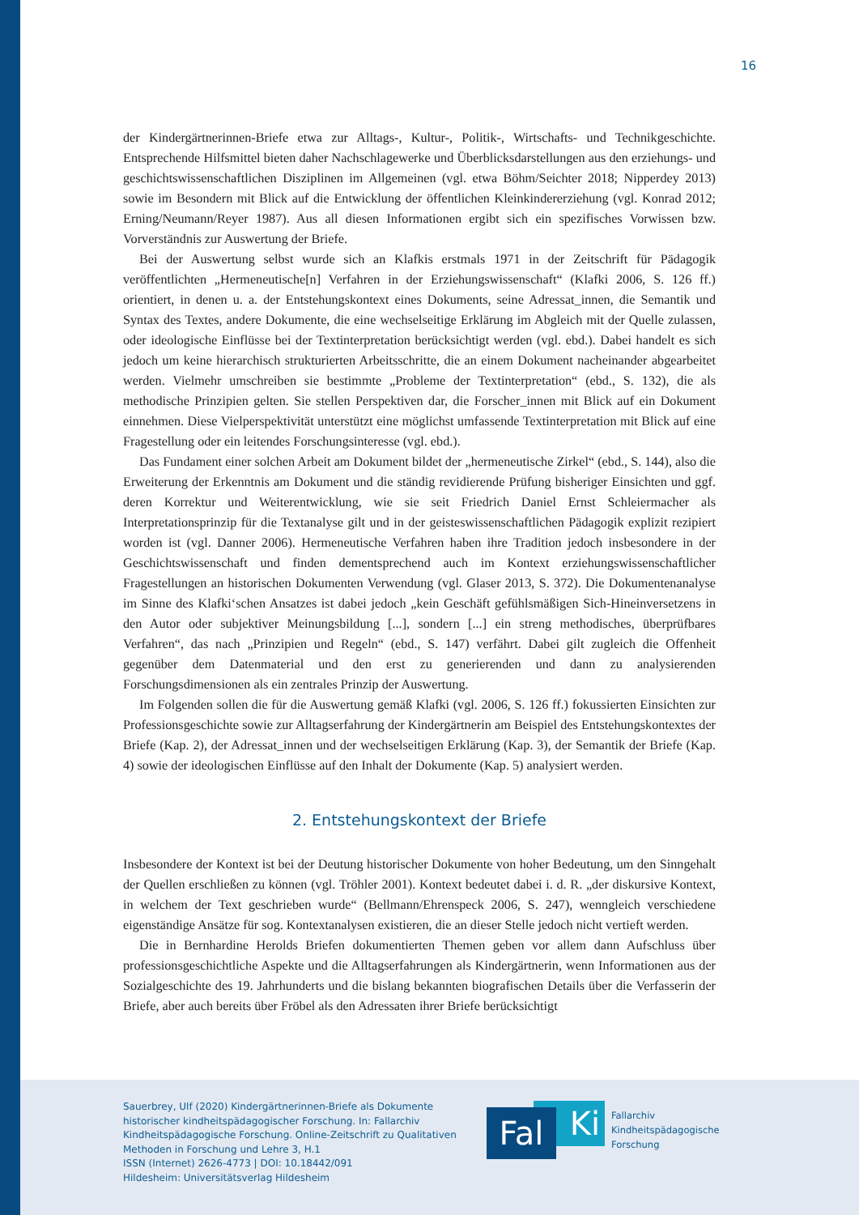16
der Kindergärtnerinnen-Briefe etwa zur Alltags-, Kultur-, Politik-, Wirtschafts- und Technikgeschichte. Entsprechende Hilfsmittel bieten daher Nachschlagewerke und Überblicksdarstellungen aus den erziehungs- und geschichtswissenschaftlichen Disziplinen im Allgemeinen (vgl. etwa Böhm/Seichter 2018; Nipperdey 2013) sowie im Besondern mit Blick auf die Entwicklung der öffentlichen Kleinkindererziehung (vgl. Konrad 2012; Erning/Neumann/Reyer 1987). Aus all diesen Informationen ergibt sich ein spezifisches Vorwissen bzw. Vorverständnis zur Auswertung der Briefe.
Bei der Auswertung selbst wurde sich an Klafkis erstmals 1971 in der Zeitschrift für Pädagogik veröffentlichten „Hermeneutische[n] Verfahren in der Erziehungswissenschaft“ (Klafki 2006, S. 126 ff.) orientiert, in denen u. a. der Entstehungskontext eines Dokuments, seine Adressat_innen, die Semantik und Syntax des Textes, andere Dokumente, die eine wechselseitige Erklärung im Abgleich mit der Quelle zulassen, oder ideologische Einflüsse bei der Textinterpretation berücksichtigt werden (vgl. ebd.). Dabei handelt es sich jedoch um keine hierarchisch strukturierten Arbeitsschritte, die an einem Dokument nacheinander abgearbeitet werden. Vielmehr umschreiben sie bestimmte „Probleme der Textinterpretation“ (ebd., S. 132), die als methodische Prinzipien gelten. Sie stellen Perspektiven dar, die Forscher_innen mit Blick auf ein Dokument einnehmen. Diese Vielperspektivität unterstützt eine möglichst umfassende Textinterpretation mit Blick auf eine Fragestellung oder ein leitendes Forschungsinteresse (vgl. ebd.).
Das Fundament einer solchen Arbeit am Dokument bildet der „hermeneutische Zirkel“ (ebd., S. 144), also die Erweiterung der Erkenntnis am Dokument und die ständig revidierende Prüfung bisheriger Einsichten und ggf. deren Korrektur und Weiterentwicklung, wie sie seit Friedrich Daniel Ernst Schleiermacher als Interpretationsprinzip für die Textanalyse gilt und in der geisteswissenschaftlichen Pädagogik explizit rezipiert worden ist (vgl. Danner 2006). Hermeneutische Verfahren haben ihre Tradition jedoch insbesondere in der Geschichtswissenschaft und finden dementsprechend auch im Kontext erziehungswissenschaftlicher Fragestellungen an historischen Dokumenten Verwendung (vgl. Glaser 2013, S. 372). Die Dokumentenanalyse im Sinne des Klafki‘schen Ansatzes ist dabei jedoch „kein Geschäft gefühlsmäßigen Sich-Hineinversetzens in den Autor oder subjektiver Meinungsbildung [...], sondern [...] ein streng methodisches, überprüfbares Verfahren“, das nach „Prinzipien und Regeln“ (ebd., S. 147) verfährt. Dabei gilt zugleich die Offenheit gegenüber dem Datenmaterial und den erst zu generierenden und dann zu analysierenden Forschungsdimensionen als ein zentrales Prinzip der Auswertung.
Im Folgenden sollen die für die Auswertung gemäß Klafki (vgl. 2006, S. 126 ff.) fokussierten Einsichten zur Professionsgeschichte sowie zur Alltagserfahrung der Kindergärtnerin am Beispiel des Entstehungskontextes der Briefe (Kap. 2), der Adressat_innen und der wechselseitigen Erklärung (Kap. 3), der Semantik der Briefe (Kap. 4) sowie der ideologischen Einflüsse auf den Inhalt der Dokumente (Kap. 5) analysiert werden.
2. Entstehungskontext der Briefe
Insbesondere der Kontext ist bei der Deutung historischer Dokumente von hoher Bedeutung, um den Sinngehalt der Quellen erschließen zu können (vgl. Tröhler 2001). Kontext bedeutet dabei i. d. R. „der diskursive Kontext, in welchem der Text geschrieben wurde“ (Bellmann/Ehrenspeck 2006, S. 247), wenngleich verschiedene eigenständige Ansätze für sog. Kontextanalysen existieren, die an dieser Stelle jedoch nicht vertieft werden.
Die in Bernhardine Herolds Briefen dokumentierten Themen geben vor allem dann Aufschluss über professionsgeschichtliche Aspekte und die Alltagserfahrungen als Kindergärtnerin, wenn Informationen aus der Sozialgeschichte des 19. Jahrhunderts und die bislang bekannten biografischen Details über die Verfasserin der Briefe, aber auch bereits über Fröbel als den Adressaten ihrer Briefe berücksichtigt
Sauerbrey, Ulf (2020) Kindergärtnerinnen-Briefe als Dokumente
historischer kindheitspädagogischer Forschung. In: Fallarchiv
Kindheitspädagogische Forschung. Online-Zeitschrift zu Qualitativen
Methoden in Forschung und Lehre 3, H.1
ISSN (Internet) 2626-4773 | DOI: 10.18442/091
Hildesheim: Universitätsverlag Hildesheim
Ki
Fal
Fallarchiv
Kindheitspädagogische
Forschung